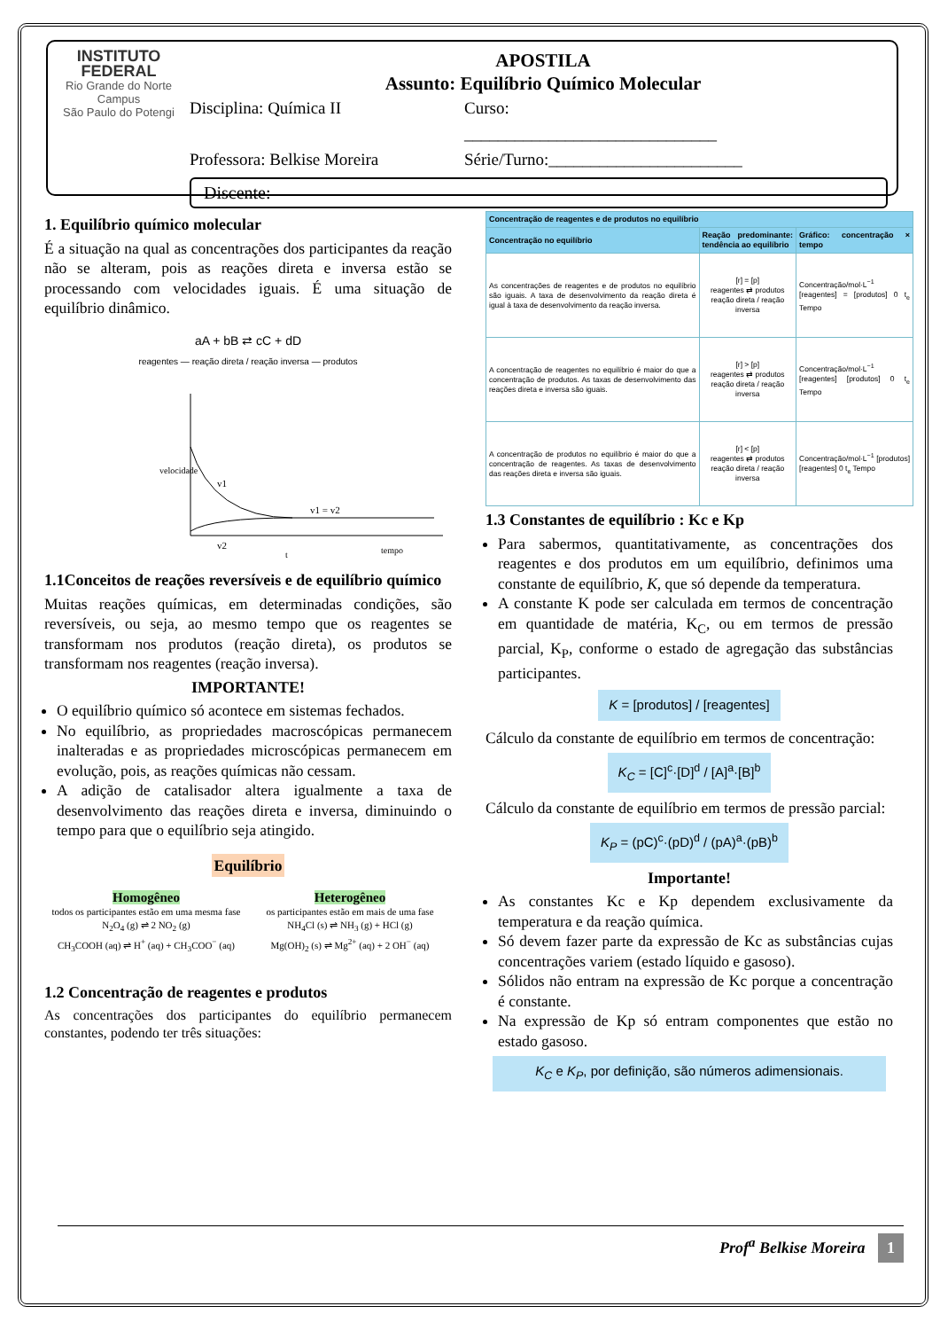INSTITUTO
FEDERAL
Rio Grande do Norte
Campus
São Paulo do Potengi
APOSTILA
Assunto: Equilíbrio Químico Molecular
Disciplina: Química II Curso: ______________________________
Professora: Belkise Moreira Série/Turno:_______________________
Discente:
1. Equilíbrio químico molecular
É a situação na qual as concentrações dos participantes da reação não se alteram, pois as reações direta e inversa estão se processando com velocidades iguais. É uma situação de equilíbrio dinâmico.
aA + bB ⇄ cC + dD
reagentes — reação direta / reação inversa — produtos
v1
v2
v1 = v2
velocidade
tempo
t
1.1Conceitos de reações reversíveis e de equilíbrio químico
Muitas reações químicas, em determinadas condições, são reversíveis, ou seja, ao mesmo tempo que os reagentes se transformam nos produtos (reação direta), os produtos se transformam nos reagentes (reação inversa).
IMPORTANTE!
O equilíbrio químico só acontece em sistemas fechados.
No equilíbrio, as propriedades macroscópicas permanecem inalteradas e as propriedades microscópicas permanecem em evolução, pois, as reações químicas não cessam.
A adição de catalisador altera igualmente a taxa de desenvolvimento das reações direta e inversa, diminuindo o tempo para que o equilíbrio seja atingido.
Equilíbrio
Homogêneo
todos os participantes estão em uma mesma fase
N<sub>2</sub>O<sub>4</sub> (g) ⇌ 2 NO<sub>2</sub> (g)
CH<sub>3</sub>COOH (aq) ⇌ H<sup>+</sup> (aq) + CH<sub>3</sub>COO<sup>−</sup> (aq)
Heterogêneo
os participantes estão em mais de uma fase
NH<sub>4</sub>Cl (s) ⇌ NH<sub>3</sub> (g) + HCl (g)
Mg(OH)<sub>2</sub> (s) ⇌ Mg<sup>2+</sup> (aq) + 2 OH<sup>−</sup> (aq)
1.2 Concentração de reagentes e produtos
As concentrações dos participantes do equilíbrio permanecem constantes, podendo ter três situações:
| Concentração de reagentes e de produtos no equilíbrio | | |
| --- | --- | --- |
| Concentração no equilíbrio | Reação predominante: tendência ao equilíbrio | Gráfico: concentração × tempo |
| As concentrações de reagentes e de produtos no equilíbrio são iguais. A taxa de desenvolvimento da reação direta é igual à taxa de desenvolvimento da reação inversa. | [r] = [p] reagentes ⇄ produtos reação direta / reação inversa | Concentração/mol·L<sup>−1</sup> [reagentes] = [produtos] 0 t<sub>e</sub> Tempo |
| A concentração de reagentes no equilíbrio é maior do que a concentração de produtos. As taxas de desenvolvimento das reações direta e inversa são iguais. | [r] > [p] reagentes ⇄ produtos reação direta / reação inversa | Concentração/mol·L<sup>−1</sup> [reagentes] [produtos] 0 t<sub>e</sub> Tempo |
| A concentração de produtos no equilíbrio é maior do que a concentração de reagentes. As taxas de desenvolvimento das reações direta e inversa são iguais. | [r] < [p] reagentes ⇄ produtos reação direta / reação inversa | Concentração/mol·L<sup>−1</sup> [produtos] [reagentes] 0 t<sub>e</sub> Tempo |
1.3 Constantes de equilíbrio : Kc e Kp
Para sabermos, quantitativamente, as concentrações dos reagentes e dos produtos em um equilíbrio, definimos uma constante de equilíbrio, K, que só depende da temperatura.
A constante K pode ser calculada em termos de concentração em quantidade de matéria, K<sub>C</sub>, ou em termos de pressão parcial, K<sub>P</sub>, conforme o estado de agregação das substâncias participantes.
K = [produtos] / [reagentes]
Cálculo da constante de equilíbrio em termos de concentração:
K<sub>C</sub> = [C]<sup>c</sup>·[D]<sup>d</sup> / [A]<sup>a</sup>·[B]<sup>b</sup>
Cálculo da constante de equilíbrio em termos de pressão parcial:
K<sub>P</sub> = (pC)<sup>c</sup>·(pD)<sup>d</sup> / (pA)<sup>a</sup>·(pB)<sup>b</sup>
Importante!
As constantes Kc e Kp dependem exclusivamente da temperatura e da reação química.
Só devem fazer parte da expressão de Kc as substâncias cujas concentrações variem (estado líquido e gasoso).
Sólidos não entram na expressão de Kc porque a concentração é constante.
Na expressão de Kp só entram componentes que estão no estado gasoso.
K<sub>C</sub> e K<sub>P</sub>, por definição, são números adimensionais.
Prof<sup>a</sup> Belkise Moreira 1